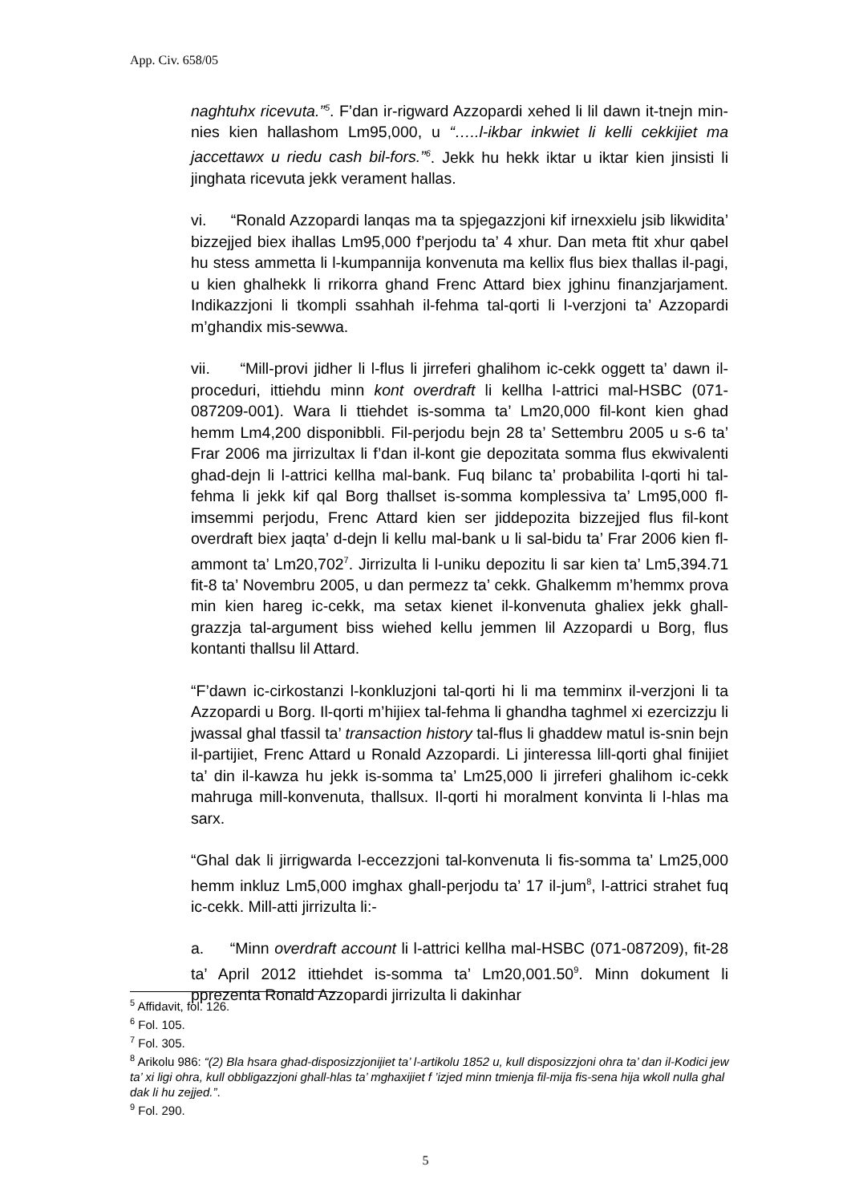App. Civ. 658/05
naghtuhx ricevuta.”<sup>5</sup>. F’dan ir-rigward Azzopardi xehed li lil dawn it-tnejn min-nies kien hallashom Lm95,000, u “…..l-ikbar inkwiet li kelli cekkijiet ma jaccettawx u riedu cash bil-fors.”<sup>6</sup>. Jekk hu hekk iktar u iktar kien jinsisti li jinghata ricevuta jekk verament hallas.
vi. “Ronald Azzopardi lanqas ma ta spjegazzjoni kif irnexxielu jsib likwidita’ bizzejjed biex ihallas Lm95,000 f’perjodu ta’ 4 xhur. Dan meta ftit xhur qabel hu stess ammetta li l-kumpannija konvenuta ma kellix flus biex thallas il-pagi, u kien ghalhekk li rrikorra ghand Frenc Attard biex jghinu finanzjarjament. Indikazzjoni li tkompli ssahhah il-fehma tal-qorti li l-verzjoni ta’ Azzopardi m’ghandix mis-sewwa.
vii. “Mill-provi jidher li l-flus li jirreferi ghalihom ic-cekk oggett ta’ dawn il-proceduri, ittiehdu minn kont overdraft li kellha l-attrici mal-HSBC (071-087209-001). Wara li ttiehdet is-somma ta’ Lm20,000 fil-kont kien ghad hemm Lm4,200 disponibbli. Fil-perjodu bejn 28 ta’ Settembru 2005 u s-6 ta’ Frar 2006 ma jirrizultax li f’dan il-kont gie depozitata somma flus ekwivalenti ghad-dejn li l-attrici kellha mal-bank. Fuq bilanc ta’ probabilita l-qorti hi tal-fehma li jekk kif qal Borg thallset is-somma komplessiva ta’ Lm95,000 fl-imsemmi perjodu, Frenc Attard kien ser jiddepozita bizzejjed flus fil-kont overdraft biex jaqta’ d-dejn li kellu mal-bank u li sal-bidu ta’ Frar 2006 kien fl-ammont ta’ Lm20,702<sup>7</sup>. Jirrizulta li l-uniku depozitu li sar kien ta’ Lm5,394.71 fit-8 ta’ Novembru 2005, u dan permezz ta’ cekk. Ghalkemm m’hemmx prova min kien hareg ic-cekk, ma setax kienet il-konvenuta ghaliex jekk ghall-grazzja tal-argument biss wiehed kellu jemmen lil Azzopardi u Borg, flus kontanti thallsu lil Attard.
“F’dawn ic-cirkostanzi l-konkluzjoni tal-qorti hi li ma temminx il-verzjoni li ta Azzopardi u Borg. Il-qorti m’hijiex tal-fehma li ghandha taghmel xi ezercizzju li jwassal ghal tfassil ta’ transaction history tal-flus li ghaddew matul is-snin bejn il-partijiet, Frenc Attard u Ronald Azzopardi. Li jinteressa lill-qorti ghal finijiet ta’ din il-kawza hu jekk is-somma ta’ Lm25,000 li jirreferi ghalihom ic-cekk mahruga mill-konvenuta, thallsux. Il-qorti hi moralment konvinta li l-hlas ma sarx.
“Ghal dak li jirrigwarda l-eccezzjoni tal-konvenuta li fis-somma ta’ Lm25,000 hemm inkluz Lm5,000 imghax ghall-perjodu ta’ 17 il-jum<sup>8</sup>, l-attrici strahet fuq ic-cekk. Mill-atti jirrizulta li:-
a. “Minn overdraft account li l-attrici kellha mal-HSBC (071-087209), fit-28 ta’ April 2012 ittiehdet is-somma ta’ Lm20,001.50<sup>9</sup>. Minn dokument li pprezenta Ronald Azzopardi jirrizulta li dakinhar
<sup>5</sup> Affidavit, fol. 126.
<sup>6</sup> Fol. 105.
<sup>7</sup> Fol. 305.
<sup>8</sup> Arikolu 986: “(2) Bla hsara ghad-disposizzjonijiet ta’ l-artikolu 1852 u, kull disposizzjoni ohra ta’ dan il-Kodici jew ta’ xi ligi ohra, kull obbligazzjoni ghall-hlas ta’ mghaxijiet f ’izjed minn tmienja fil-mija fis-sena hija wkoll nulla ghal dak li hu zejjed.”.
<sup>9</sup> Fol. 290.
5